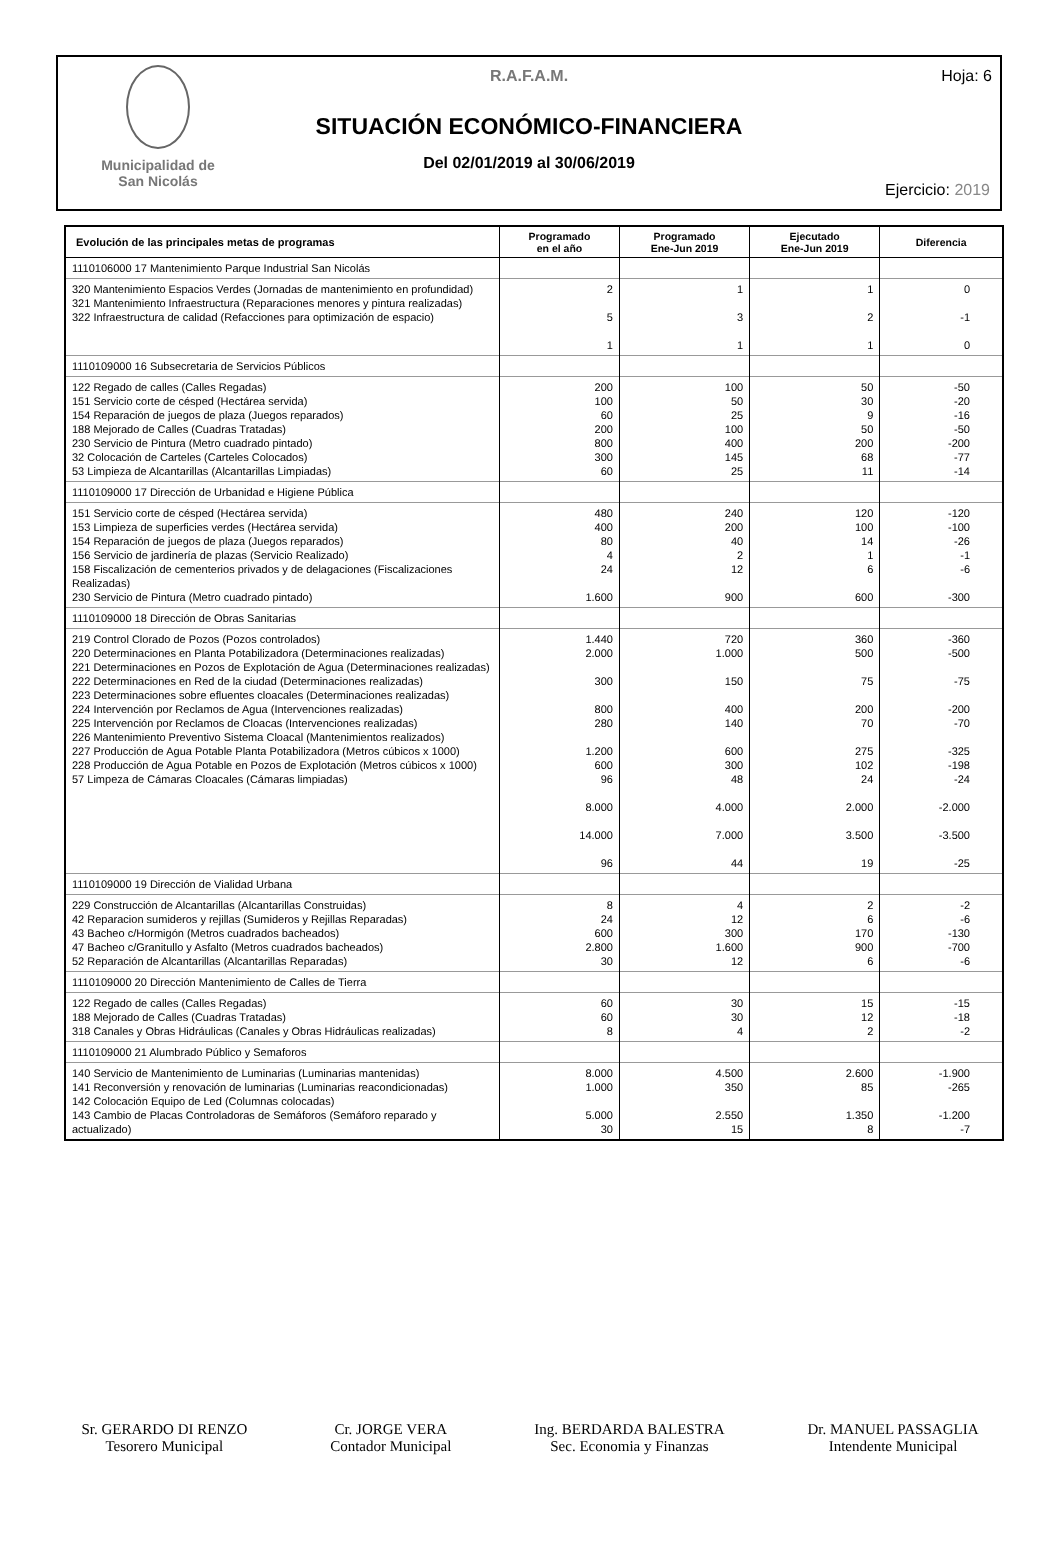Municipalidad de
San Nicolás
R.A.F.A.M.
SITUACIÓN ECONÓMICO-FINANCIERA
Del 02/01/2019 al 30/06/2019
Hoja: 6
Ejercicio: 2019
| Evolución de las principales metas de programas | Programado en el año | Programado Ene-Jun 2019 | Ejecutado Ene-Jun 2019 | Diferencia |
| --- | --- | --- | --- | --- |
| 1110106000 17 Mantenimiento Parque Industrial San Nicolás | | | | |
| 320 Mantenimiento Espacios Verdes (Jornadas de mantenimiento en profundidad) 321 Mantenimiento Infraestructura (Reparaciones menores y pintura realizadas) 322 Infraestructura de calidad (Refacciones para optimización de espacio) | 2 5 1 | 1 3 1 | 1 2 1 | 0 -1 0 |
| 1110109000 16 Subsecretaria de Servicios Públicos | | | | |
| 122 Regado de calles (Calles Regadas) 151 Servicio corte de césped (Hectárea servida) 154 Reparación de juegos de plaza (Juegos reparados) 188 Mejorado de Calles (Cuadras Tratadas) 230 Servicio de Pintura (Metro cuadrado pintado) 32 Colocación de Carteles (Carteles Colocados) 53 Limpieza de Alcantarillas (Alcantarillas Limpiadas) | 200 100 60 200 800 300 60 | 100 50 25 100 400 145 25 | 50 30 9 50 200 68 11 | -50 -20 -16 -50 -200 -77 -14 |
| 1110109000 17 Dirección de Urbanidad e Higiene Pública | | | | |
| 151 Servicio corte de césped (Hectárea servida) 153 Limpieza de superficies verdes (Hectárea servida) 154 Reparación de juegos de plaza (Juegos reparados) 156 Servicio de jardinería de plazas (Servicio Realizado) 158 Fiscalización de cementerios privados y de delagaciones (Fiscalizaciones Realizadas) 230 Servicio de Pintura (Metro cuadrado pintado) | 480 400 80 4 24 1.600 | 240 200 40 2 12 900 | 120 100 14 1 6 600 | -120 -100 -26 -1 -6 -300 |
| 1110109000 18 Dirección de Obras Sanitarias | | | | |
| 219 Control Clorado de Pozos (Pozos controlados) 220 Determinaciones en Planta Potabilizadora (Determinaciones realizadas) 221 Determinaciones en Pozos de Explotación de Agua (Determinaciones realizadas) 222 Determinaciones en Red de la ciudad (Determinaciones realizadas) 223 Determinaciones sobre efluentes cloacales (Determinaciones realizadas) 224 Intervención por Reclamos de Agua (Intervenciones realizadas) 225 Intervención por Reclamos de Cloacas (Intervenciones realizadas) 226 Mantenimiento Preventivo Sistema Cloacal (Mantenimientos realizados) 227 Producción de Agua Potable Planta Potabilizadora (Metros cúbicos x 1000) 228 Producción de Agua Potable en Pozos de Explotación (Metros cúbicos x 1000) 57 Limpeza de Cámaras Cloacales (Cámaras limpiadas) | 1.440 2.000 300 800 280 1.200 600 96 8.000 14.000 96 | 720 1.000 150 400 140 600 300 48 4.000 7.000 44 | 360 500 75 200 70 275 102 24 2.000 3.500 19 | -360 -500 -75 -200 -70 -325 -198 -24 -2.000 -3.500 -25 |
| 1110109000 19 Dirección de Vialidad Urbana | | | | |
| 229 Construcción de Alcantarillas (Alcantarillas Construidas) 42 Reparacion sumideros y rejillas (Sumideros y Rejillas Reparadas) 43 Bacheo c/Hormigón (Metros cuadrados bacheados) 47 Bacheo c/Granitullo y Asfalto (Metros cuadrados bacheados) 52 Reparación de Alcantarillas (Alcantarillas Reparadas) | 8 24 600 2.800 30 | 4 12 300 1.600 12 | 2 6 170 900 6 | -2 -6 -130 -700 -6 |
| 1110109000 20 Dirección Mantenimiento de Calles de Tierra | | | | |
| 122 Regado de calles (Calles Regadas) 188 Mejorado de Calles (Cuadras Tratadas) 318 Canales y Obras Hidráulicas (Canales y Obras Hidráulicas realizadas) | 60 60 8 | 30 30 4 | 15 12 2 | -15 -18 -2 |
| 1110109000 21 Alumbrado Público y Semaforos | | | | |
| 140 Servicio de Mantenimiento de Luminarias (Luminarias mantenidas) 141 Reconversión y renovación de luminarias (Luminarias reacondicionadas) 142 Colocación Equipo de Led (Columnas colocadas) 143 Cambio de Placas Controladoras de Semáforos (Semáforo reparado y actualizado) | 8.000 1.000 5.000 30 | 4.500 350 2.550 15 | 2.600 85 1.350 8 | -1.900 -265 -1.200 -7 |
Sr. GERARDO DI RENZO
Tesorero Municipal
Cr. JORGE VERA
Contador Municipal
Ing. BERDARDA BALESTRA
Sec. Economia y Finanzas
Dr. MANUEL PASSAGLIA
Intendente Municipal